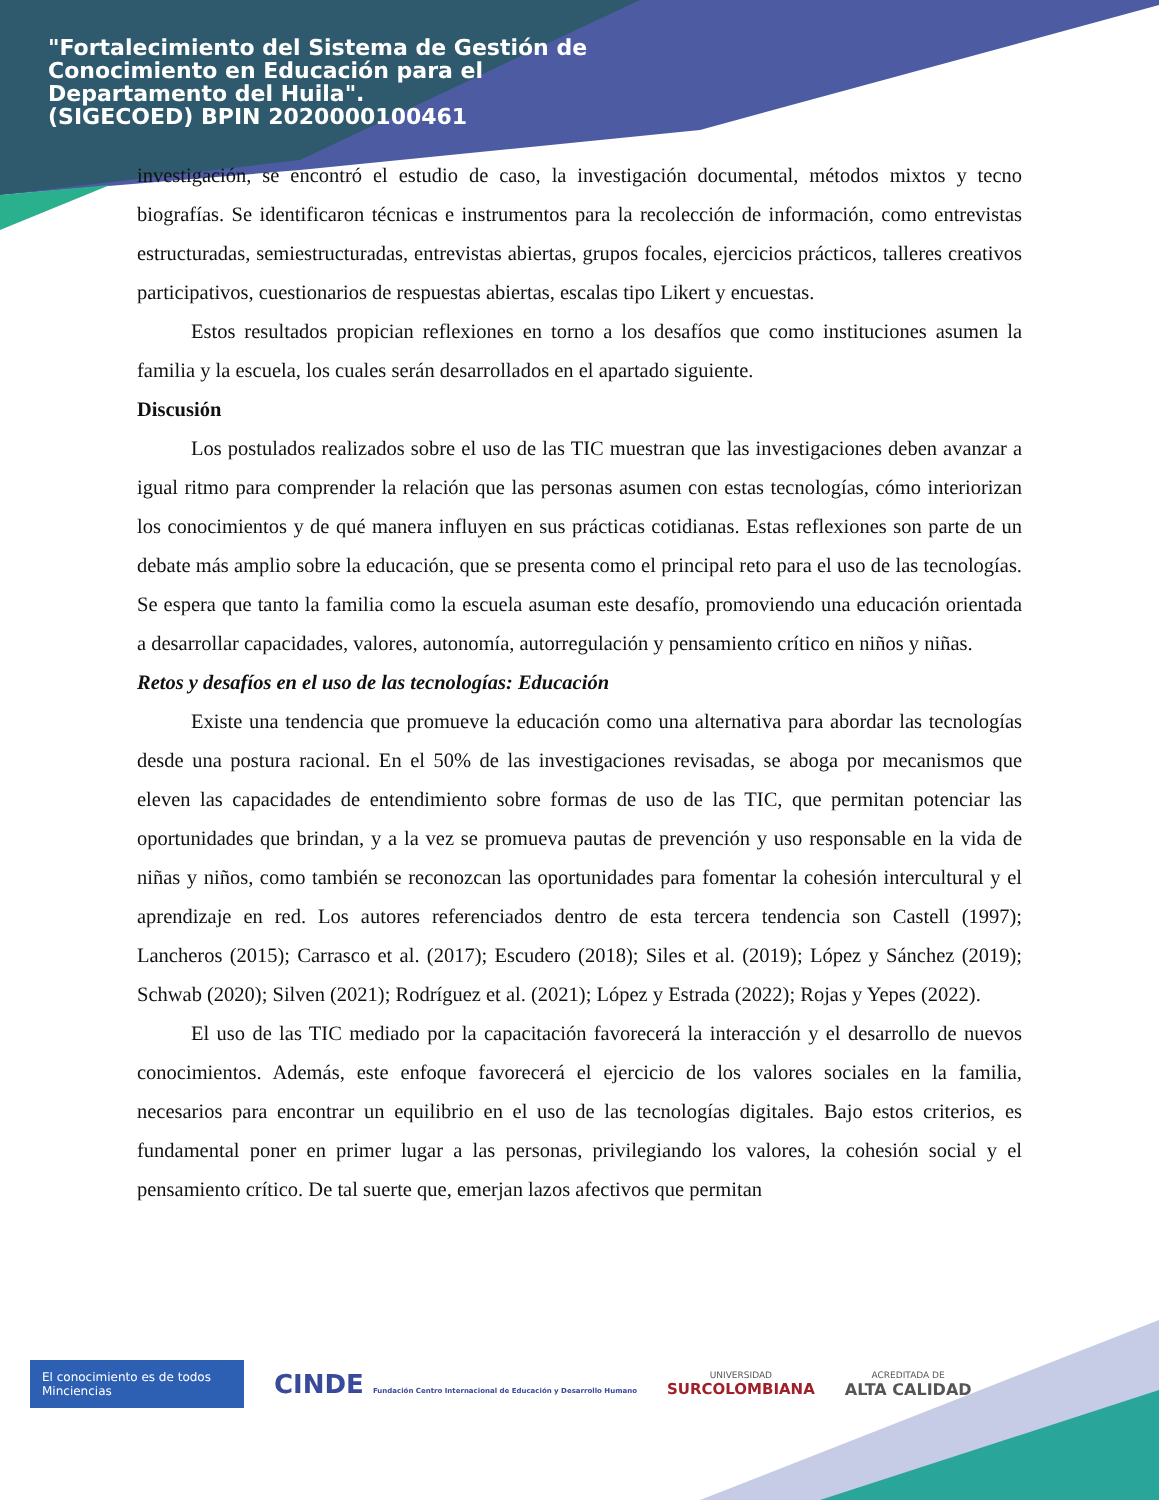"Fortalecimiento del Sistema de Gestión de Conocimiento en Educación para el Departamento del Huila".
(SIGECOED) BPIN 2020000100461
investigación, se encontró el estudio de caso, la investigación documental, métodos mixtos y tecno biografías. Se identificaron técnicas e instrumentos para la recolección de información, como entrevistas estructuradas, semiestructuradas, entrevistas abiertas, grupos focales, ejercicios prácticos, talleres creativos participativos, cuestionarios de respuestas abiertas, escalas tipo Likert y encuestas.
Estos resultados propician reflexiones en torno a los desafíos que como instituciones asumen la familia y la escuela, los cuales serán desarrollados en el apartado siguiente.
Discusión
Los postulados realizados sobre el uso de las TIC muestran que las investigaciones deben avanzar a igual ritmo para comprender la relación que las personas asumen con estas tecnologías, cómo interiorizan los conocimientos y de qué manera influyen en sus prácticas cotidianas. Estas reflexiones son parte de un debate más amplio sobre la educación, que se presenta como el principal reto para el uso de las tecnologías. Se espera que tanto la familia como la escuela asuman este desafío, promoviendo una educación orientada a desarrollar capacidades, valores, autonomía, autorregulación y pensamiento crítico en niños y niñas.
Retos y desafíos en el uso de las tecnologías: Educación
Existe una tendencia que promueve la educación como una alternativa para abordar las tecnologías desde una postura racional. En el 50% de las investigaciones revisadas, se aboga por mecanismos que eleven las capacidades de entendimiento sobre formas de uso de las TIC, que permitan potenciar las oportunidades que brindan, y a la vez se promueva pautas de prevención y uso responsable en la vida de niñas y niños, como también se reconozcan las oportunidades para fomentar la cohesión intercultural y el aprendizaje en red. Los autores referenciados dentro de esta tercera tendencia son Castell (1997); Lancheros (2015); Carrasco et al. (2017); Escudero (2018); Siles et al. (2019); López y Sánchez (2019); Schwab (2020); Silven (2021); Rodríguez et al. (2021); López y Estrada (2022); Rojas y Yepes (2022).
El uso de las TIC mediado por la capacitación favorecerá la interacción y el desarrollo de nuevos conocimientos. Además, este enfoque favorecerá el ejercicio de los valores sociales en la familia, necesarios para encontrar un equilibrio en el uso de las tecnologías digitales. Bajo estos criterios, es fundamental poner en primer lugar a las personas, privilegiando los valores, la cohesión social y el pensamiento crítico. De tal suerte que, emerjan lazos afectivos que permitan
El conocimiento es de todos Minciencias
CINDE Fundación Centro Internacional de Educación y Desarrollo Humano
UNIVERSIDAD
SURCOLOMBIANA
ACREDITADA DE
ALTA CALIDAD